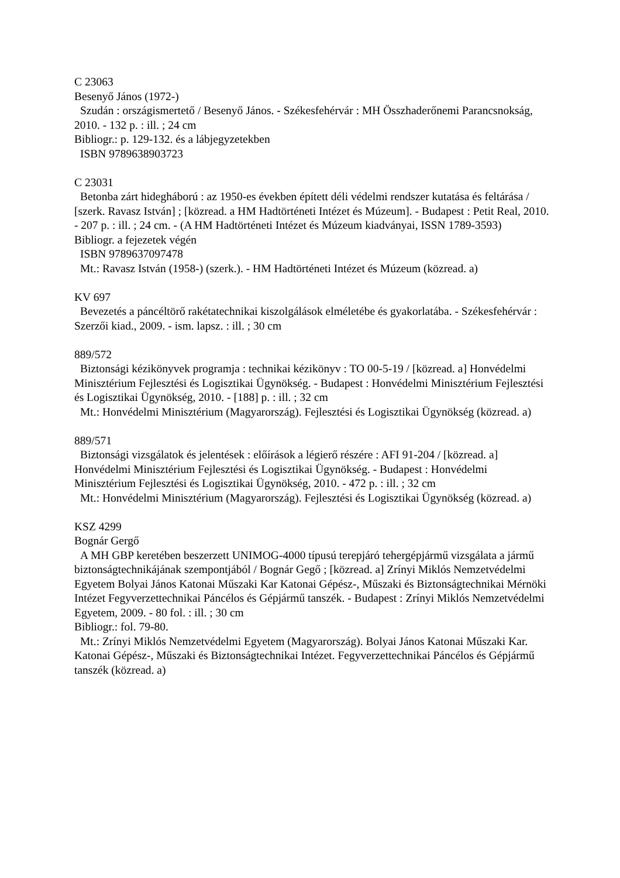C 23063
Besenyő János (1972-)
Szudán : országismertető / Besenyő János. - Székesfehérvár : MH Összhaderőnemi Parancs­nokság, 2010. - 132 p. : ill. ; 24 cm
Bibliogr.: p. 129-132. és a lábjegyzetekben
ISBN 9789638903723
C 23031
Betonba zárt hidegháború : az 1950-es években épített déli védelmi rendszer kutatása és fel­tárása / [szerk. Ravasz István] ; [közread. a HM Hadtörténeti Intézet és Múzeum]. - Budapest : Petit Real, 2010. - 207 p. : ill. ; 24 cm. - (A HM Hadtörténeti Intézet és Múzeum kiadványai, ISSN 1789-3593)
Bibliogr. a fejezetek végén
ISBN 9789637097478
Mt.: Ravasz István (1958-) (szerk.). - HM Hadtörténeti Intézet és Múzeum (közread. a)
KV 697
Bevezetés a páncéltörő rakétatechnikai kiszolgálások elméletébe és gyakorlatába. - Székes­fehérvár : Szerzői kiad., 2009. - ism. lapsz. : ill. ; 30 cm
889/572
Biztonsági kézikönyvek programja : technikai kézikönyv : TO 00-5-19 / [közread. a] Hon­védelmi Minisztérium Fejlesztési és Logisztikai Ügynökség. - Budapest : Honvédelmi Mi­nisztérium Fejlesztési és Logisztikai Ügynökség, 2010. - [188] p. : ill. ; 32 cm
Mt.: Honvédelmi Minisztérium (Magyarország). Fejlesztési és Logisztikai Ügynökség (köz­read. a)
889/571
Biztonsági vizsgálatok és jelentések : előírások a légierő részére : AFI 91-204 / [közread. a] Honvédelmi Minisztérium Fejlesztési és Logisztikai Ügynökség. - Budapest : Honvédelmi Minisztérium Fejlesztési és Logisztikai Ügynökség, 2010. - 472 p. : ill. ; 32 cm
Mt.: Honvédelmi Minisztérium (Magyarország). Fejlesztési és Logisztikai Ügynökség (köz­read. a)
KSZ 4299
Bognár Gergő
A MH GBP keretében beszerzett UNIMOG-4000 típusú terepjáró tehergépjármű vizsgálata a jármű biztonságtechnikájának szempontjából / Bognár Gegő ; [közread. a] Zrínyi Miklós Nemzetvédelmi Egyetem Bolyai János Katonai Műszaki Kar Katonai Gépész-, Műszaki és Biztonságtechnikai Mérnöki Intézet Fegyverzettechnikai Páncélos és Gépjármű tanszék. - Bu­dapest : Zrínyi Miklós Nemzetvédelmi Egyetem, 2009. - 80 fol. : ill. ; 30 cm
Bibliogr.: fol. 79-80.
Mt.: Zrínyi Miklós Nemzetvédelmi Egyetem (Magyarország). Bolyai János Katonai Műsza­ki Kar. Katonai Gépész-, Műszaki és Biztonságtechnikai Intézet. Fegyverzettechnikai Pánc­élos és Gépjármű tanszék (közread. a)